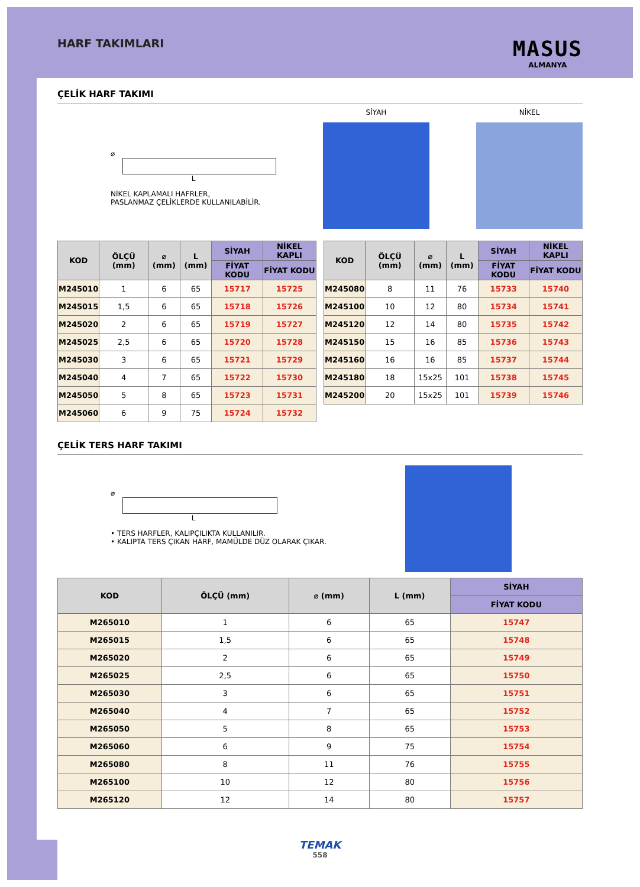HARF TAKIMLARI
MASUS
ALMANYA
ÇELİK HARF TAKIMI
⌀
L
NİKEL KAPLAMALI HAFRLER,
PASLANMAZ ÇELİKLERDE KULLANILABİLİR.
SİYAH NİKEL
| KOD | ÖLÇÜ (mm) | ⌀ (mm) | L (mm) | SİYAH | NİKEL KAPLI |
| --- | --- | --- | --- | --- | --- |
| | | | | FİYAT KODU | FİYAT KODU |
| M245010 | 1 | 6 | 65 | 15717 | 15725 |
| M245015 | 1,5 | 6 | 65 | 15718 | 15726 |
| M245020 | 2 | 6 | 65 | 15719 | 15727 |
| M245025 | 2,5 | 6 | 65 | 15720 | 15728 |
| M245030 | 3 | 6 | 65 | 15721 | 15729 |
| M245040 | 4 | 7 | 65 | 15722 | 15730 |
| M245050 | 5 | 8 | 65 | 15723 | 15731 |
| M245060 | 6 | 9 | 75 | 15724 | 15732 |
| KOD | ÖLÇÜ (mm) | ⌀ (mm) | L (mm) | SİYAH | NİKEL KAPLI |
| --- | --- | --- | --- | --- | --- |
| | | | | FİYAT KODU | FİYAT KODU |
| M245080 | 8 | 11 | 76 | 15733 | 15740 |
| M245100 | 10 | 12 | 80 | 15734 | 15741 |
| M245120 | 12 | 14 | 80 | 15735 | 15742 |
| M245150 | 15 | 16 | 85 | 15736 | 15743 |
| M245160 | 16 | 16 | 85 | 15737 | 15744 |
| M245180 | 18 | 15x25 | 101 | 15738 | 15745 |
| M245200 | 20 | 15x25 | 101 | 15739 | 15746 |
ÇELİK TERS HARF TAKIMI
⌀
L
• TERS HARFLER, KALIPÇILIKTA KULLANILIR.
• KALIPTA TERS ÇIKAN HARF, MAMÜLDE DÜZ OLARAK ÇIKAR.
| KOD | ÖLÇÜ (mm) | ⌀ (mm) | L (mm) | SİYAH |
| --- | --- | --- | --- | --- |
| | | | | FİYAT KODU |
| M265010 | 1 | 6 | 65 | 15747 |
| M265015 | 1,5 | 6 | 65 | 15748 |
| M265020 | 2 | 6 | 65 | 15749 |
| M265025 | 2,5 | 6 | 65 | 15750 |
| M265030 | 3 | 6 | 65 | 15751 |
| M265040 | 4 | 7 | 65 | 15752 |
| M265050 | 5 | 8 | 65 | 15753 |
| M265060 | 6 | 9 | 75 | 15754 |
| M265080 | 8 | 11 | 76 | 15755 |
| M265100 | 10 | 12 | 80 | 15756 |
| M265120 | 12 | 14 | 80 | 15757 |
TEMAK
558